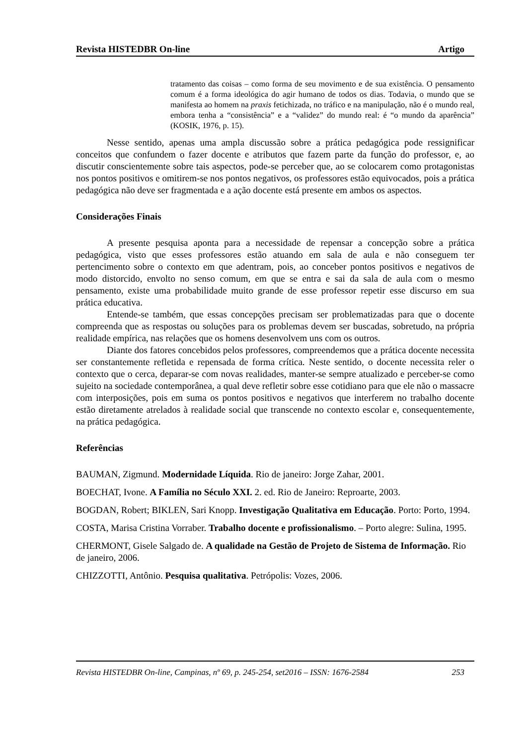Revista HISTEDBR On-line Artigo
tratamento das coisas – como forma de seu movimento e de sua existência. O pensamento comum é a forma ideológica do agir humano de todos os dias. Todavia, o mundo que se manifesta ao homem na praxis fetichizada, no tráfico e na manipulação, não é o mundo real, embora tenha a “consistência” e a “validez” do mundo real: é “o mundo da aparência” (KOSIK, 1976, p. 15).
Nesse sentido, apenas uma ampla discussão sobre a prática pedagógica pode ressignificar conceitos que confundem o fazer docente e atributos que fazem parte da função do professor, e, ao discutir conscientemente sobre tais aspectos, pode-se perceber que, ao se colocarem como protagonistas nos pontos positivos e omitirem-se nos pontos negativos, os professores estão equivocados, pois a prática pedagógica não deve ser fragmentada e a ação docente está presente em ambos os aspectos.
Considerações Finais
A presente pesquisa aponta para a necessidade de repensar a concepção sobre a prática pedagógica, visto que esses professores estão atuando em sala de aula e não conseguem ter pertencimento sobre o contexto em que adentram, pois, ao conceber pontos positivos e negativos de modo distorcido, envolto no senso comum, em que se entra e sai da sala de aula com o mesmo pensamento, existe uma probabilidade muito grande de esse professor repetir esse discurso em sua prática educativa.
Entende-se também, que essas concepções precisam ser problematizadas para que o docente compreenda que as respostas ou soluções para os problemas devem ser buscadas, sobretudo, na própria realidade empírica, nas relações que os homens desenvolvem uns com os outros.
Diante dos fatores concebidos pelos professores, compreendemos que a prática docente necessita ser constantemente refletida e repensada de forma crítica. Neste sentido, o docente necessita reler o contexto que o cerca, deparar-se com novas realidades, manter-se sempre atualizado e perceber-se como sujeito na sociedade contemporânea, a qual deve refletir sobre esse cotidiano para que ele não o massacre com interposições, pois em suma os pontos positivos e negativos que interferem no trabalho docente estão diretamente atrelados à realidade social que transcende no contexto escolar e, consequentemente, na prática pedagógica.
Referências
BAUMAN, Zigmund. Modernidade Líquida. Rio de janeiro: Jorge Zahar, 2001.
BOECHAT, Ivone. A Família no Século XXI. 2. ed. Rio de Janeiro: Reproarte, 2003.
BOGDAN, Robert; BIKLEN, Sari Knopp. Investigação Qualitativa em Educação. Porto: Porto, 1994.
COSTA, Marisa Cristina Vorraber. Trabalho docente e profissionalismo. – Porto alegre: Sulina, 1995.
CHERMONT, Gisele Salgado de. A qualidade na Gestão de Projeto de Sistema de Informação. Rio de janeiro, 2006.
CHIZZOTTI, Antônio. Pesquisa qualitativa. Petrópolis: Vozes, 2006.
Revista HISTEDBR On-line, Campinas, nº 69, p. 245-254, set2016 – ISSN: 1676-2584 253